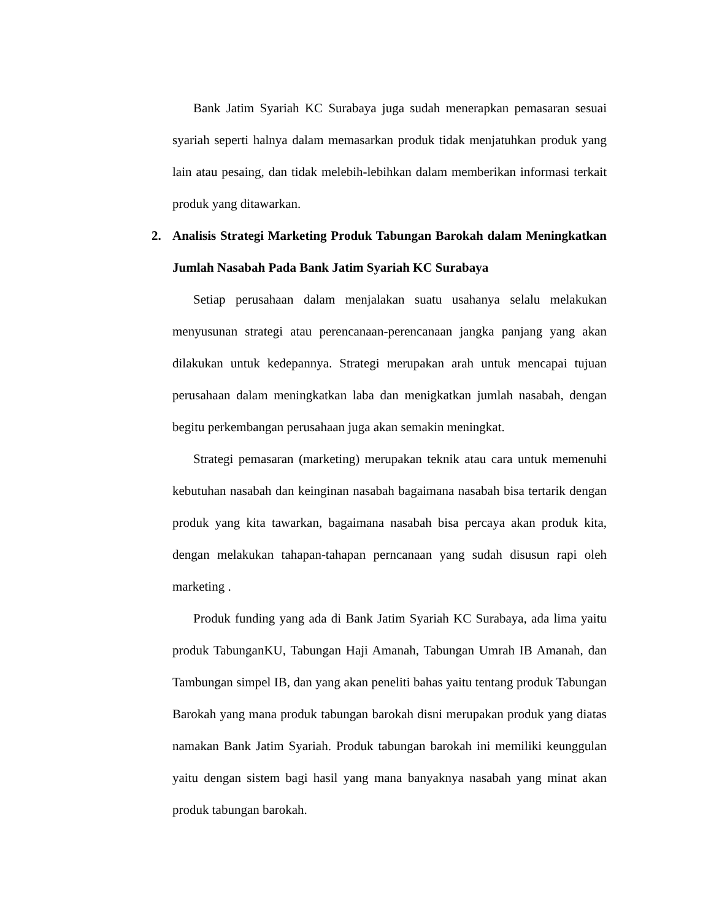Bank Jatim Syariah KC Surabaya juga sudah menerapkan pemasaran sesuai syariah seperti halnya dalam memasarkan produk tidak menjatuhkan produk yang lain atau pesaing, dan tidak melebih-lebihkan dalam memberikan informasi terkait produk yang ditawarkan.
2. Analisis Strategi Marketing Produk Tabungan Barokah dalam Meningkatkan Jumlah Nasabah Pada Bank Jatim Syariah KC Surabaya
Setiap perusahaan dalam menjalakan suatu usahanya selalu melakukan menyusunan strategi atau perencanaan-perencanaan jangka panjang yang akan dilakukan untuk kedepannya. Strategi merupakan arah untuk mencapai tujuan perusahaan dalam meningkatkan laba dan menigkatkan jumlah nasabah, dengan begitu perkembangan perusahaan juga akan semakin meningkat.
Strategi pemasaran (marketing) merupakan teknik atau cara untuk memenuhi kebutuhan nasabah dan keinginan nasabah bagaimana nasabah bisa tertarik dengan produk yang kita tawarkan, bagaimana nasabah bisa percaya akan produk kita, dengan melakukan tahapan-tahapan perncanaan yang sudah disusun rapi oleh marketing .
Produk funding yang ada di Bank Jatim Syariah KC Surabaya, ada lima yaitu produk TabunganKU, Tabungan Haji Amanah, Tabungan Umrah IB Amanah, dan Tambungan simpel IB, dan yang akan peneliti bahas yaitu tentang produk Tabungan Barokah yang mana produk tabungan barokah disni merupakan produk yang diatas namakan Bank Jatim Syariah. Produk tabungan barokah ini memiliki keunggulan yaitu dengan sistem bagi hasil yang mana banyaknya nasabah yang minat akan produk tabungan barokah.